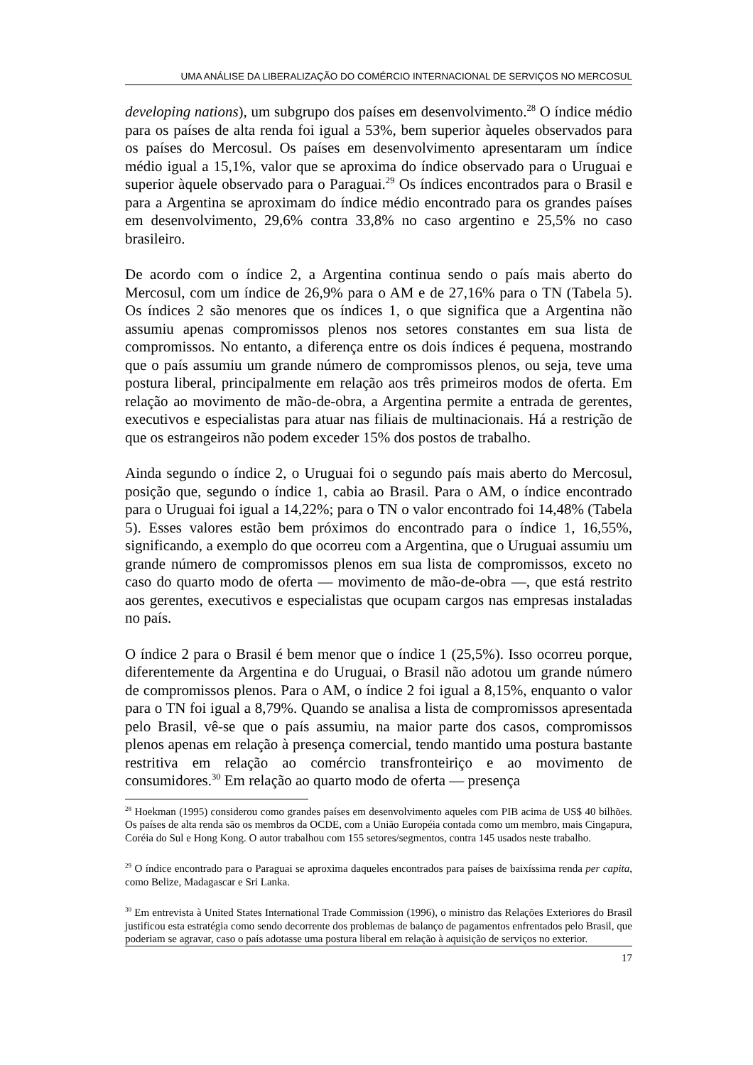UMA ANÁLISE DA LIBERALIZAÇÃO DO COMÉRCIO INTERNACIONAL DE SERVIÇOS NO MERCOSUL
developing nations), um subgrupo dos países em desenvolvimento.<sup>28</sup> O índice médio para os países de alta renda foi igual a 53%, bem superior àqueles observados para os países do Mercosul. Os países em desenvolvimento apresentaram um índice médio igual a 15,1%, valor que se aproxima do índice observado para o Uruguai e superior àquele observado para o Paraguai.<sup>29</sup> Os índices encontrados para o Brasil e para a Argentina se aproximam do índice médio encontrado para os grandes países em desenvolvimento, 29,6% contra 33,8% no caso argentino e 25,5% no caso brasileiro.
De acordo com o índice 2, a Argentina continua sendo o país mais aberto do Mercosul, com um índice de 26,9% para o AM e de 27,16% para o TN (Tabela 5). Os índices 2 são menores que os índices 1, o que significa que a Argentina não assumiu apenas compromissos plenos nos setores constantes em sua lista de compromissos. No entanto, a diferença entre os dois índices é pequena, mostrando que o país assumiu um grande número de compromissos plenos, ou seja, teve uma postura liberal, principalmente em relação aos três primeiros modos de oferta. Em relação ao movimento de mão-de-obra, a Argentina permite a entrada de gerentes, executivos e especialistas para atuar nas filiais de multinacionais. Há a restrição de que os estrangeiros não podem exceder 15% dos postos de trabalho.
Ainda segundo o índice 2, o Uruguai foi o segundo país mais aberto do Mercosul, posição que, segundo o índice 1, cabia ao Brasil. Para o AM, o índice encontrado para o Uruguai foi igual a 14,22%; para o TN o valor encontrado foi 14,48% (Tabela 5). Esses valores estão bem próximos do encontrado para o índice 1, 16,55%, significando, a exemplo do que ocorreu com a Argentina, que o Uruguai assumiu um grande número de compromissos plenos em sua lista de compromissos, exceto no caso do quarto modo de oferta — movimento de mão-de-obra —, que está restrito aos gerentes, executivos e especialistas que ocupam cargos nas empresas instaladas no país.
O índice 2 para o Brasil é bem menor que o índice 1 (25,5%). Isso ocorreu porque, diferentemente da Argentina e do Uruguai, o Brasil não adotou um grande número de compromissos plenos. Para o AM, o índice 2 foi igual a 8,15%, enquanto o valor para o TN foi igual a 8,79%. Quando se analisa a lista de compromissos apresentada pelo Brasil, vê-se que o país assumiu, na maior parte dos casos, compromissos plenos apenas em relação à presença comercial, tendo mantido uma postura bastante restritiva em relação ao comércio transfronteiriço e ao movimento de consumidores.<sup>30</sup> Em relação ao quarto modo de oferta — presença
<sup>28</sup> Hoekman (1995) considerou como grandes países em desenvolvimento aqueles com PIB acima de US$ 40 bilhões. Os países de alta renda são os membros da OCDE, com a União Européia contada como um membro, mais Cingapura, Coréia do Sul e Hong Kong. O autor trabalhou com 155 setores/segmentos, contra 145 usados neste trabalho.
<sup>29</sup> O índice encontrado para o Paraguai se aproxima daqueles encontrados para países de baixíssima renda per capita, como Belize, Madagascar e Sri Lanka.
<sup>30</sup> Em entrevista à United States International Trade Commission (1996), o ministro das Relações Exteriores do Brasil justificou esta estratégia como sendo decorrente dos problemas de balanço de pagamentos enfrentados pelo Brasil, que poderiam se agravar, caso o país adotasse uma postura liberal em relação à aquisição de serviços no exterior.
17